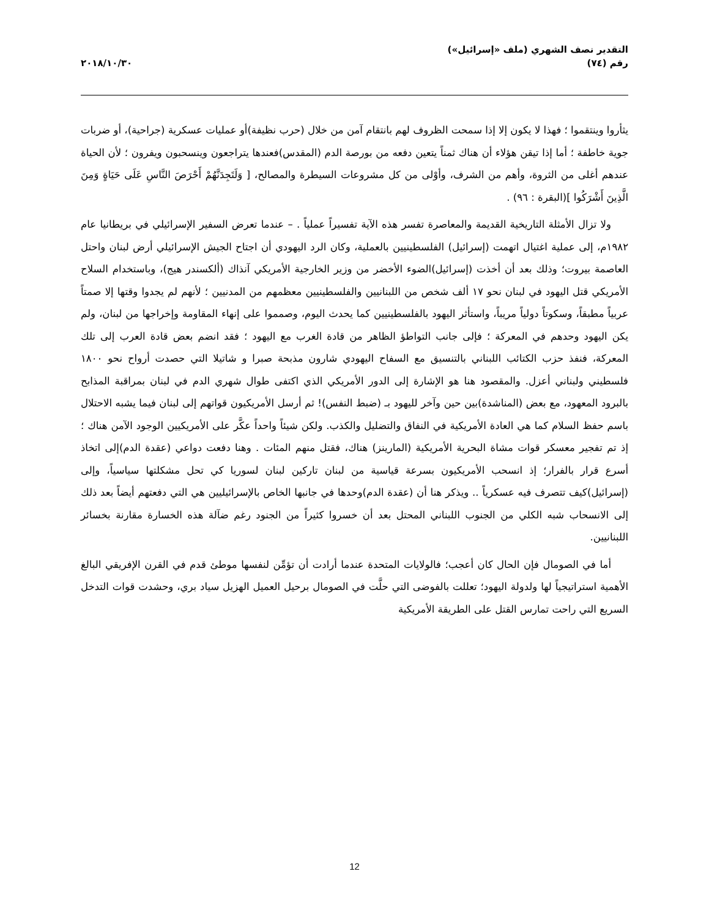التقدير نصف الشهري (ملف «إسرائيل»)
رقم (٧٤)
٢٠١٨/١٠/٣٠
يثأروا وينتقموا ؛ فهذا لا يكون إلا إذا سمحت الظروف لهم بانتقام آمن من خلال (حرب نظيفة)أو عمليات عسكرية (جراحية)، أو ضربات جوية خاطفة ؛ أما إذا تيقن هؤلاء أن هناك ثمناً يتعين دفعه من بورصة الدم (المقدس)فعندها يتراجعون وينسحبون ويفرون ؛ لأن الحياة عندهم أغلى من الثروة، وأهم من الشرف، وأوْلى من كل مشروعات السيطرة والمصالح، [ وَلَتَجِدَنَّهُمْ أَحْرَصَ النَّاسِ عَلَى حَيَاةٍ وَمِنَ الَّذِينَ أَشْرَكُوا ](البقرة : ٩٦) .
ولا تزال الأمثلة التاريخية القديمة والمعاصرة تفسر هذه الآية تفسيراً عملياً . – عندما تعرض السفير الإسرائيلي في بريطانيا عام ١٩٨٢م، إلى عملية اغتيال اتهمت (إسرائيل) الفلسطينيين بالعملية، وكان الرد اليهودي أن اجتاح الجيش الإسرائيلي أرض لبنان واحتل العاصمة بيروت؛ وذلك بعد أن أخذت (إسرائيل)الضوء الأخضر من وزير الخارجية الأمريكي آنذاك (ألكسندر هيج)، وباستخدام السلاح الأمريكي قتل اليهود في لبنان نحو ١٧ ألف شخص من اللبنانيين والفلسطينيين معظمهم من المدنيين ؛ لأنهم لم يجدوا وقتها إلا صمتاً عربياً مطبقاً، وسكوتاً دولياً مريباً، واستأثر اليهود بالفلسطينيين كما يحدث اليوم، وصمموا على إنهاء المقاومة وإخراجها من لبنان، ولم يكن اليهود وحدهم في المعركة ؛ فإلى جانب التواطؤ الظاهر من قادة الغرب مع اليهود ؛ فقد انضم بعض قادة العرب إلى تلك المعركة، فنفذ حزب الكتائب اللبناني بالتنسيق مع السفاح اليهودي شارون مذبحة صبرا و شاتيلا التي حصدت أرواح نحو ١٨٠٠ فلسطيني ولبناني أعزل. والمقصود هنا هو الإشارة إلى الدور الأمريكي الذي اكتفى طوال شهري الدم في لبنان بمراقبة المذابح بالبرود المعهود، مع بعض (المناشدة)بين حين وآخر لليهود بـ (ضبط النفس)! ثم أرسل الأمريكيون قواتهم إلى لبنان فيما يشبه الاحتلال باسم حفظ السلام كما هي العادة الأمريكية في النفاق والتضليل والكذب. ولكن شيئاً واحداً عكَّر على الأمريكيين الوجود الآمن هناك ؛ إذ تم تفجير معسكر قوات مشاة البحرية الأمريكية (المارينز) هناك، فقتل منهم المئات . وهنا دفعت دواعي (عقدة الدم)إلى اتخاذ أسرع قرار بالفرار؛ إذ انسحب الأمريكيون بسرعة قياسية من لبنان تاركين لبنان لسوريا كي تحل مشكلتها سياسياً، وإلى (إسرائيل)كيف تتصرف فيه عسكرياً .. ويذكر هنا أن (عقدة الدم)وحدها في جانبها الخاص بالإسرائيليين هي التي دفعتهم أيضاً بعد ذلك إلى الانسحاب شبه الكلي من الجنوب اللبناني المحتل بعد أن خسروا كثيراً من الجنود رغم ضآلة هذه الخسارة مقارنة بخسائر اللبنانيين.
أما في الصومال فإن الحال كان أعجب؛ فالولايات المتحدة عندما أرادت أن تؤمِّن لنفسها موطئ قدم في القرن الإفريقي البالغ الأهمية استراتيجياً لها ولدولة اليهود؛ تعللت بالفوضى التي حلَّت في الصومال برحيل العميل الهزيل سياد بري، وحشدت قوات التدخل السريع التي راحت تمارس القتل على الطريقة الأمريكية
12